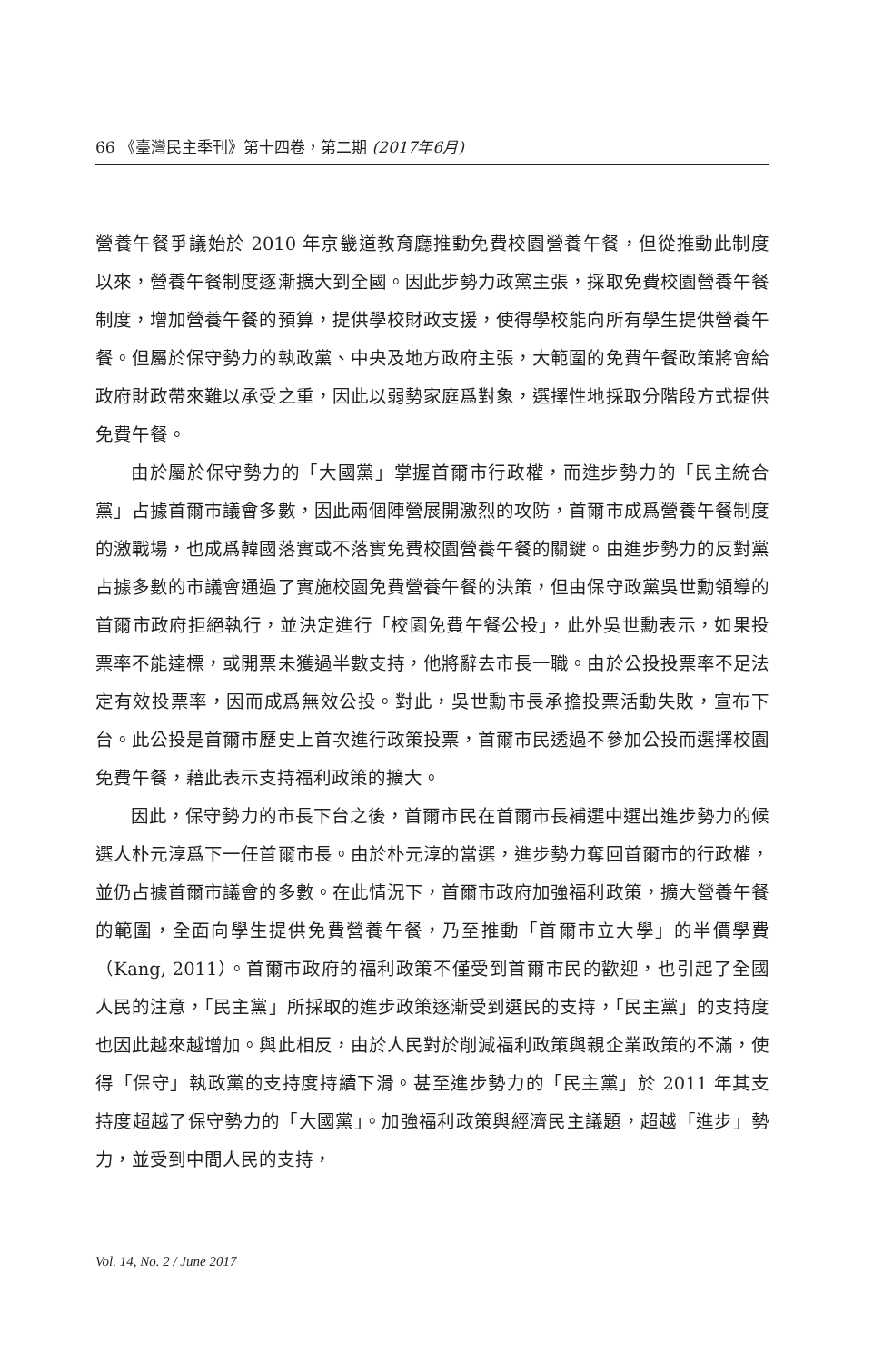66 《臺灣民主季刊》第十四卷，第二期 (2017年6月)
營養午餐爭議始於 2010 年京畿道教育廳推動免費校園營養午餐，但從推動此制度以來，營養午餐制度逐漸擴大到全國。因此步勢力政黨主張，採取免費校園營養午餐制度，增加營養午餐的預算，提供學校財政支援，使得學校能向所有學生提供營養午餐。但屬於保守勢力的執政黨、中央及地方政府主張，大範圍的免費午餐政策將會給政府財政帶來難以承受之重，因此以弱勢家庭爲對象，選擇性地採取分階段方式提供免費午餐。
由於屬於保守勢力的「大國黨」掌握首爾市行政權，而進步勢力的「民主統合黨」占據首爾市議會多數，因此兩個陣營展開激烈的攻防，首爾市成爲營養午餐制度的激戰場，也成爲韓國落實或不落實免費校園營養午餐的關鍵。由進步勢力的反對黨占據多數的市議會通過了實施校園免費營養午餐的決策，但由保守政黨吳世勳領導的首爾市政府拒絕執行，並決定進行「校園免費午餐公投」，此外吳世勳表示，如果投票率不能達標，或開票未獲過半數支持，他將辭去市長一職。由於公投投票率不足法定有效投票率，因而成爲無效公投。對此，吳世勳市長承擔投票活動失敗，宣布下台。此公投是首爾市歷史上首次進行政策投票，首爾市民透過不參加公投而選擇校園免費午餐，藉此表示支持福利政策的擴大。
因此，保守勢力的市長下台之後，首爾市民在首爾市長補選中選出進步勢力的候選人朴元淳爲下一任首爾市長。由於朴元淳的當選，進步勢力奪回首爾市的行政權，並仍占據首爾市議會的多數。在此情況下，首爾市政府加強福利政策，擴大營養午餐的範圍，全面向學生提供免費營養午餐，乃至推動「首爾市立大學」的半價學費（Kang, 2011）。首爾市政府的福利政策不僅受到首爾市民的歡迎，也引起了全國人民的注意，「民主黨」所採取的進步政策逐漸受到選民的支持，「民主黨」的支持度也因此越來越增加。與此相反，由於人民對於削減福利政策與親企業政策的不滿，使得「保守」執政黨的支持度持續下滑。甚至進步勢力的「民主黨」於 2011 年其支持度超越了保守勢力的「大國黨」。加強福利政策與經濟民主議題，超越「進步」勢力，並受到中間人民的支持，
Vol. 14, No. 2 / June 2017